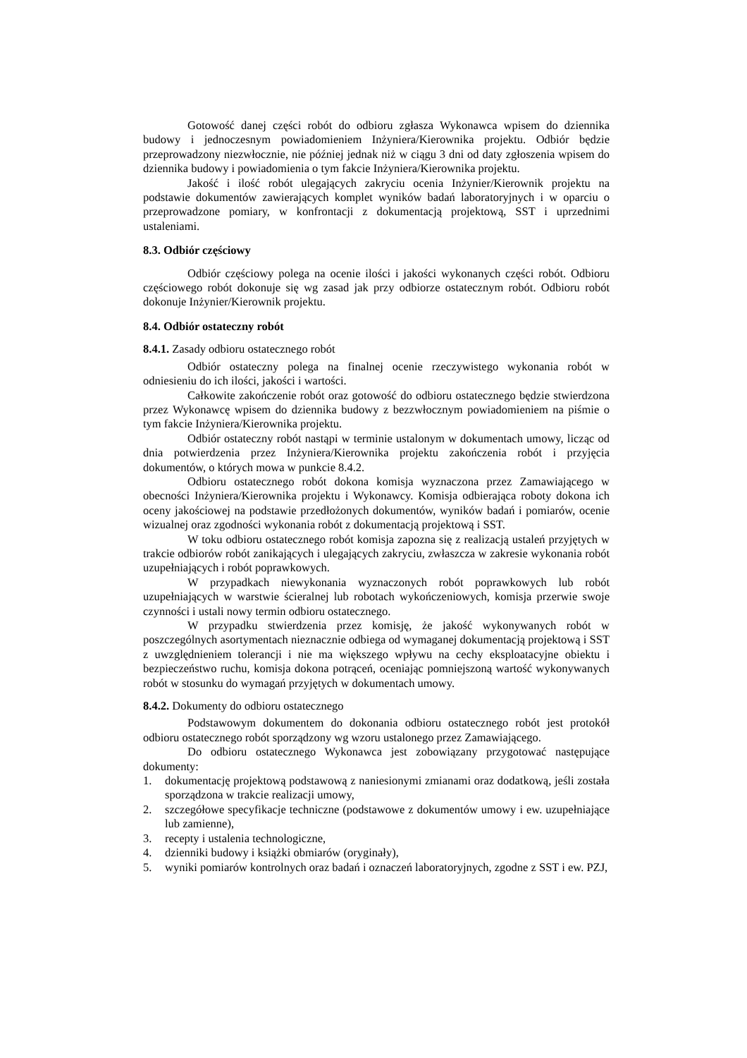Gotowość danej części robót do odbioru zgłasza Wykonawca wpisem do dziennika budowy i jednoczesnym powiadomieniem Inżyniera/Kierownika projektu. Odbiór będzie przeprowadzony niezwłocznie, nie później jednak niż w ciągu 3 dni od daty zgłoszenia wpisem do dziennika budowy i powiadomienia o tym fakcie Inżyniera/Kierownika projektu.
Jakość i ilość robót ulegających zakryciu ocenia Inżynier/Kierownik projektu na podstawie dokumentów zawierających komplet wyników badań laboratoryjnych i w oparciu o przeprowadzone pomiary, w konfrontacji z dokumentacją projektową, SST i uprzednimi ustaleniami.
8.3. Odbiór częściowy
Odbiór częściowy polega na ocenie ilości i jakości wykonanych części robót. Odbioru częściowego robót dokonuje się wg zasad jak przy odbiorze ostatecznym robót. Odbioru robót dokonuje Inżynier/Kierownik projektu.
8.4. Odbiór ostateczny robót
8.4.1. Zasady odbioru ostatecznego robót
Odbiór ostateczny polega na finalnej ocenie rzeczywistego wykonania robót w odniesieniu do ich ilości, jakości i wartości.
Całkowite zakończenie robót oraz gotowość do odbioru ostatecznego będzie stwierdzona przez Wykonawcę wpisem do dziennika budowy z bezzwłocznym powiadomieniem na piśmie o tym fakcie Inżyniera/Kierownika projektu.
Odbiór ostateczny robót nastąpi w terminie ustalonym w dokumentach umowy, licząc od dnia potwierdzenia przez Inżyniera/Kierownika projektu zakończenia robót i przyjęcia dokumentów, o których mowa w punkcie 8.4.2.
Odbioru ostatecznego robót dokona komisja wyznaczona przez Zamawiającego w obecności Inżyniera/Kierownika projektu i Wykonawcy. Komisja odbierająca roboty dokona ich oceny jakościowej na podstawie przedłożonych dokumentów, wyników badań i pomiarów, ocenie wizualnej oraz zgodności wykonania robót z dokumentacją projektową i SST.
W toku odbioru ostatecznego robót komisja zapozna się z realizacją ustaleń przyjętych w trakcie odbiorów robót zanikających i ulegających zakryciu, zwłaszcza w zakresie wykonania robót uzupełniających i robót poprawkowych.
W przypadkach niewykonania wyznaczonych robót poprawkowych lub robót uzupełniających w warstwie ścieralnej lub robotach wykończeniowych, komisja przerwie swoje czynności i ustali nowy termin odbioru ostatecznego.
W przypadku stwierdzenia przez komisję, że jakość wykonywanych robót w poszczególnych asortymentach nieznacznie odbiega od wymaganej dokumentacją projektową i SST z uwzględnieniem tolerancji i nie ma większego wpływu na cechy eksploatacyjne obiektu i bezpieczeństwo ruchu, komisja dokona potrąceń, oceniając pomniejszoną wartość wykonywanych robót w stosunku do wymagań przyjętych w dokumentach umowy.
8.4.2. Dokumenty do odbioru ostatecznego
Podstawowym dokumentem do dokonania odbioru ostatecznego robót jest protokół odbioru ostatecznego robót sporządzony wg wzoru ustalonego przez Zamawiającego.
Do odbioru ostatecznego Wykonawca jest zobowiązany przygotować następujące dokumenty:
1. dokumentację projektową podstawową z naniesionymi zmianami oraz dodatkową, jeśli została sporządzona w trakcie realizacji umowy,
2. szczegółowe specyfikacje techniczne (podstawowe z dokumentów umowy i ew. uzupełniające lub zamienne),
3. recepty i ustalenia technologiczne,
4. dzienniki budowy i książki obmiarów (oryginały),
5. wyniki pomiarów kontrolnych oraz badań i oznaczeń laboratoryjnych, zgodne z SST i ew. PZJ,